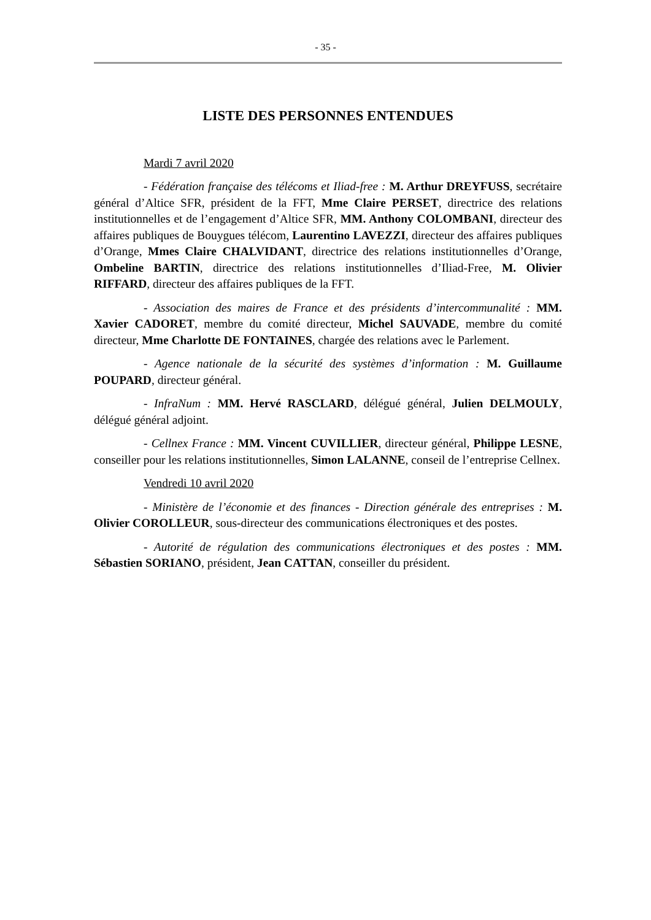- 35 -
LISTE DES PERSONNES ENTENDUES
Mardi 7 avril 2020
- Fédération française des télécoms et Iliad-free : M. Arthur DREYFUSS, secrétaire général d’Altice SFR, président de la FFT, Mme Claire PERSET, directrice des relations institutionnelles et de l’engagement d’Altice SFR, MM. Anthony COLOMBANI, directeur des affaires publiques de Bouygues télécom, Laurentino LAVEZZI, directeur des affaires publiques d’Orange, Mmes Claire CHALVIDANT, directrice des relations institutionnelles d’Orange, Ombeline BARTIN, directrice des relations institutionnelles d’Iliad-Free, M. Olivier RIFFARD, directeur des affaires publiques de la FFT.
- Association des maires de France et des présidents d’intercommunalité : MM. Xavier CADORET, membre du comité directeur, Michel SAUVADE, membre du comité directeur, Mme Charlotte DE FONTAINES, chargée des relations avec le Parlement.
- Agence nationale de la sécurité des systèmes d’information : M. Guillaume POUPARD, directeur général.
- InfraNum : MM. Hervé RASCLARD, délégué général, Julien DELMOULY, délégué général adjoint.
- Cellnex France : MM. Vincent CUVILLIER, directeur général, Philippe LESNE, conseiller pour les relations institutionnelles, Simon LALANNE, conseil de l’entreprise Cellnex.
Vendredi 10 avril 2020
- Ministère de l’économie et des finances - Direction générale des entreprises : M. Olivier COROLLEUR, sous-directeur des communications électroniques et des postes.
- Autorité de régulation des communications électroniques et des postes : MM. Sébastien SORIANO, président, Jean CATTAN, conseiller du président.